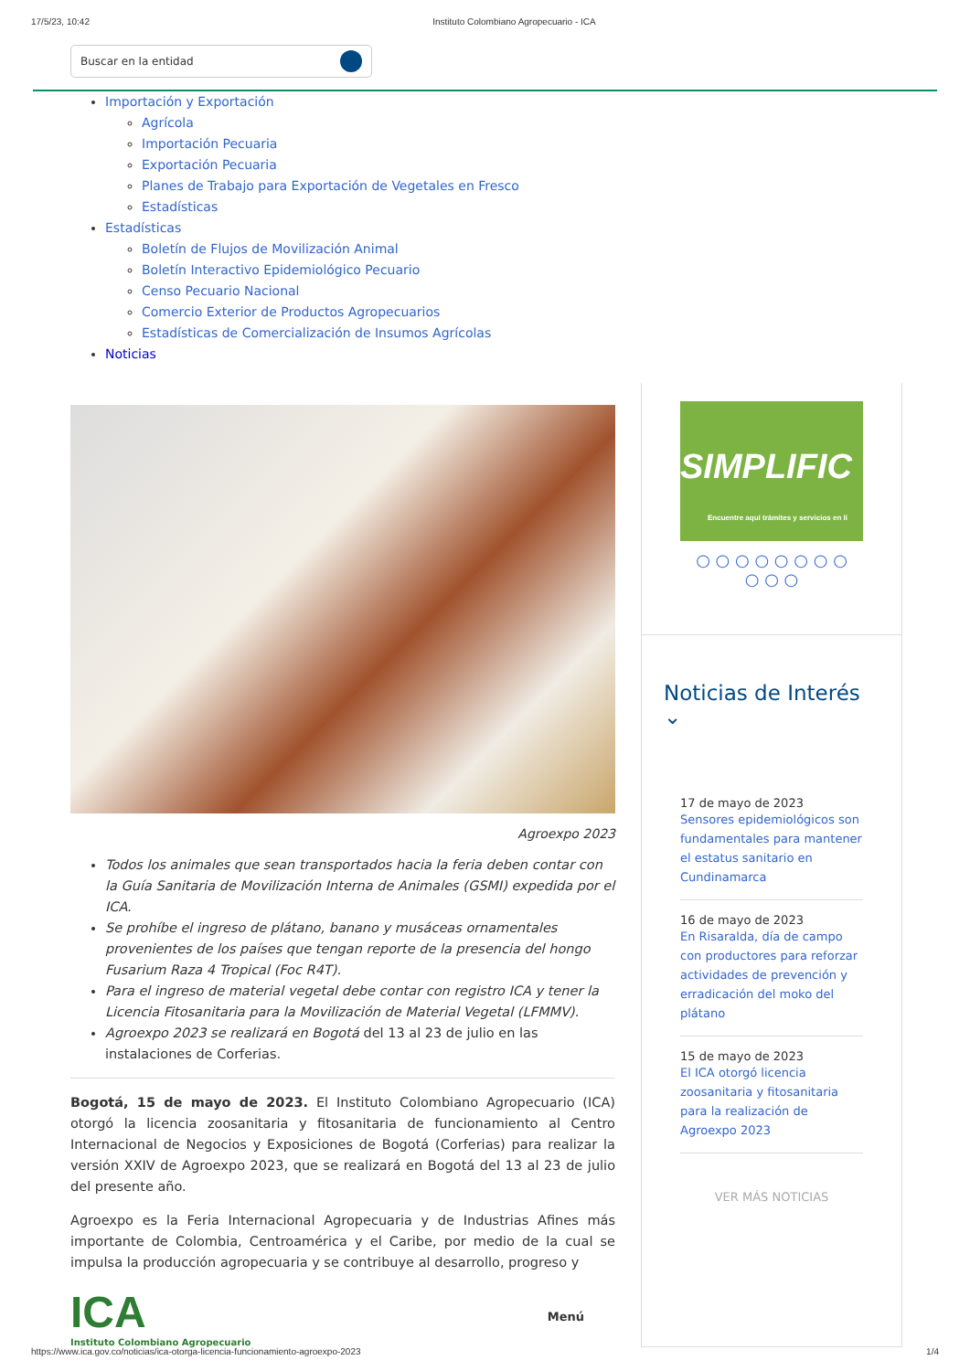17/5/23, 10:42 Instituto Colombiano Agropecuario - ICA
Buscar en la entidad
Importación y Exportación
Agrícola
Importación Pecuaria
Exportación Pecuaria
Planes de Trabajo para Exportación de Vegetales en Fresco
Estadísticas
Estadísticas
Boletín de Flujos de Movilización Animal
Boletín Interactivo Epidemiológico Pecuario
Censo Pecuario Nacional
Comercio Exterior de Productos Agropecuarios
Estadísticas de Comercialización de Insumos Agrícolas
Noticias
Agroexpo 2023
Todos los animales que sean transportados hacia la feria deben contar con la Guía Sanitaria de Movilización Interna de Animales (GSMI) expedida por el ICA.
Se prohíbe el ingreso de plátano, banano y musáceas ornamentales provenientes de los países que tengan reporte de la presencia del hongo Fusarium Raza 4 Tropical (Foc R4T).
Para el ingreso de material vegetal debe contar con registro ICA y tener la Licencia Fitosanitaria para la Movilización de Material Vegetal (LFMMV).
Agroexpo 2023 se realizará en Bogotá del 13 al 23 de julio en las instalaciones de Corferias.
Bogotá, 15 de mayo de 2023. El Instituto Colombiano Agropecuario (ICA) otorgó la licencia zoosanitaria y fitosanitaria de funcionamiento al Centro Internacional de Negocios y Exposiciones de Bogotá (Corferias) para realizar la versión XXIV de Agroexpo 2023, que se realizará en Bogotá del 13 al 23 de julio del presente año.
Agroexpo es la Feria Internacional Agropecuaria y de Industrias Afines más importante de Colombia, Centroamérica y el Caribe, por medio de la cual se impulsa la producción agropecuaria y se contribuye al desarrollo, progreso y
ICA
Instituto Colombiano Agropecuario
Menú
SIMPLIFIC
Encuentre aquí trámites y servicios en lí
○ ○ ○ ○ ○ ○ ○ ○
○ ○ ○
Noticias de Interés ⌄
17 de mayo de 2023
Sensores epidemiológicos son fundamentales para mantener el estatus sanitario en Cundinamarca
16 de mayo de 2023
En Risaralda, día de campo con productores para reforzar actividades de prevención y erradicación del moko del plátano
15 de mayo de 2023
El ICA otorgó licencia zoosanitaria y fitosanitaria para la realización de Agroexpo 2023
VER MÁS NOTICIAS
https://www.ica.gov.co/noticias/ica-otorga-licencia-funcionamiento-agroexpo-2023 1/4